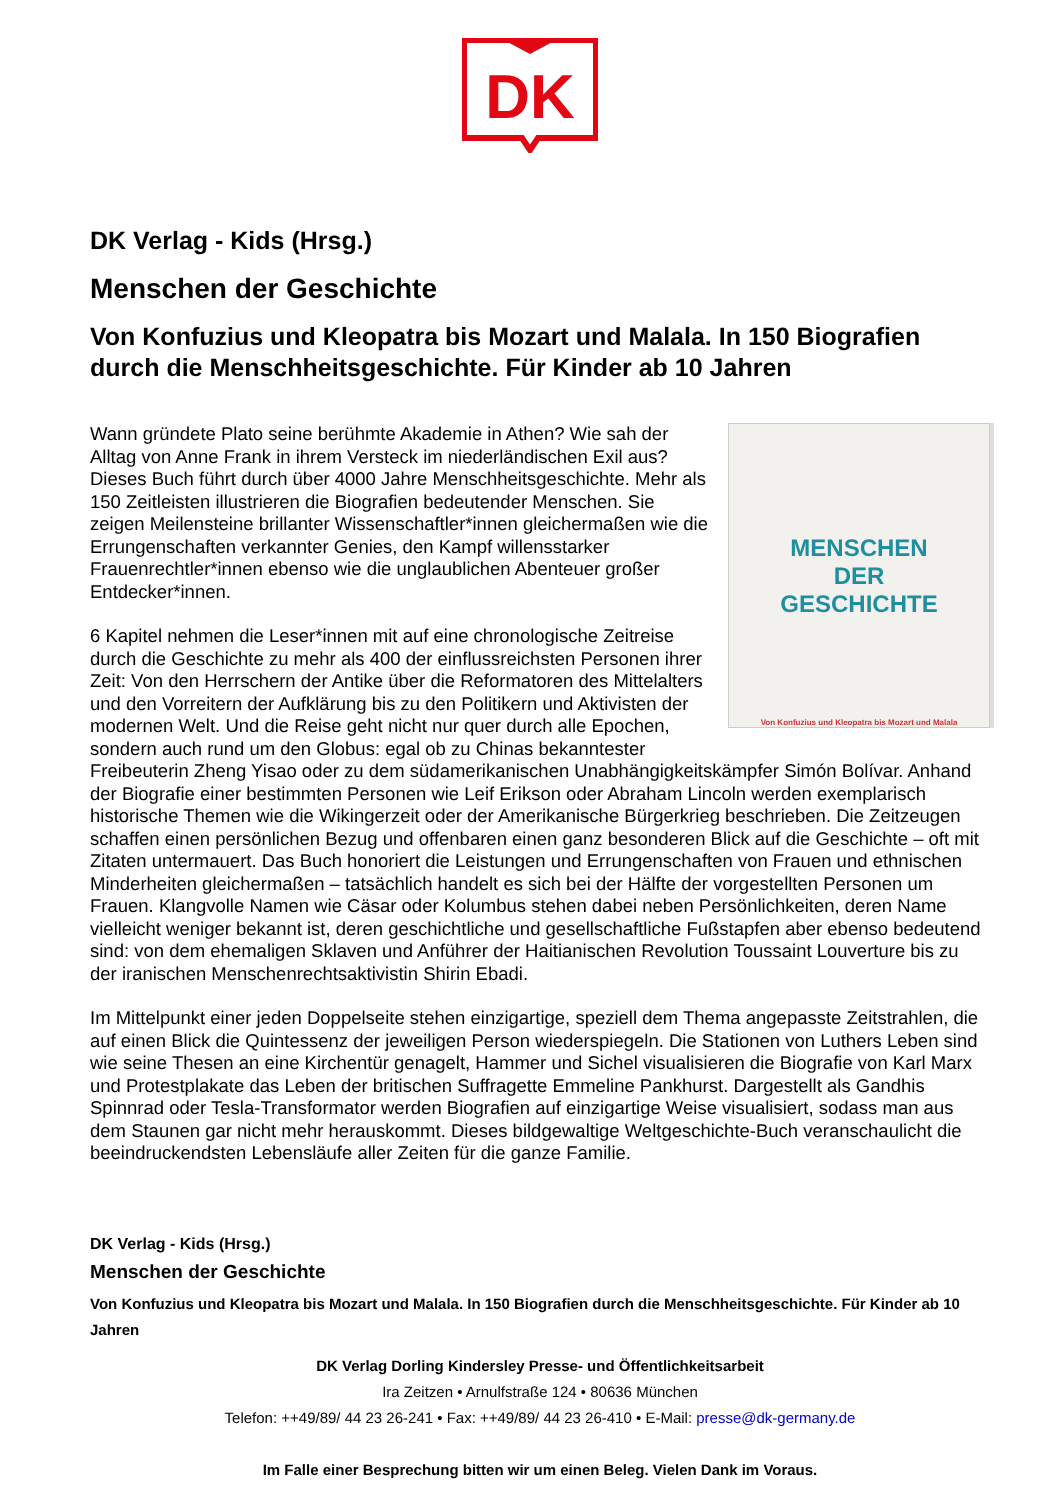DK
DK Verlag - Kids (Hrsg.)
Menschen der Geschichte
Von Konfuzius und Kleopatra bis Mozart und Malala. In 150 Biografien durch die Menschheitsgeschichte. Für Kinder ab 10 Jahren
MENSCHEN
DER
GESCHICHTE
Von Konfuzius und Kleopatra bis Mozart und Malala
Wann gründete Plato seine berühmte Akademie in Athen? Wie sah der Alltag von Anne Frank in ihrem Versteck im niederländischen Exil aus? Dieses Buch führt durch über 4000 Jahre Menschheitsgeschichte. Mehr als 150 Zeitleisten illustrieren die Biografien bedeutender Menschen. Sie zeigen Meilensteine brillanter Wissenschaftler*innen gleichermaßen wie die Errungenschaften verkannter Genies, den Kampf willensstarker Frauenrechtler*innen ebenso wie die unglaublichen Abenteuer großer Entdecker*innen.
6 Kapitel nehmen die Leser*innen mit auf eine chronologische Zeitreise durch die Geschichte zu mehr als 400 der einflussreichsten Personen ihrer Zeit: Von den Herrschern der Antike über die Reformatoren des Mittelalters und den Vorreitern der Aufklärung bis zu den Politikern und Aktivisten der modernen Welt. Und die Reise geht nicht nur quer durch alle Epochen, sondern auch rund um den Globus: egal ob zu Chinas bekanntester Freibeuterin Zheng Yisao oder zu dem südamerikanischen Unabhängigkeitskämpfer Simón Bolívar. Anhand der Biografie einer bestimmten Personen wie Leif Erikson oder Abraham Lincoln werden exemplarisch historische Themen wie die Wikingerzeit oder der Amerikanische Bürgerkrieg beschrieben. Die Zeitzeugen schaffen einen persönlichen Bezug und offenbaren einen ganz besonderen Blick auf die Geschichte – oft mit Zitaten untermauert. Das Buch honoriert die Leistungen und Errungenschaften von Frauen und ethnischen Minderheiten gleichermaßen – tatsächlich handelt es sich bei der Hälfte der vorgestellten Personen um Frauen. Klangvolle Namen wie Cäsar oder Kolumbus stehen dabei neben Persönlichkeiten, deren Name vielleicht weniger bekannt ist, deren geschichtliche und gesellschaftliche Fußstapfen aber ebenso bedeutend sind: von dem ehemaligen Sklaven und Anführer der Haitianischen Revolution Toussaint Louverture bis zu der iranischen Menschenrechtsaktivistin Shirin Ebadi.
Im Mittelpunkt einer jeden Doppelseite stehen einzigartige, speziell dem Thema angepasste Zeitstrahlen, die auf einen Blick die Quintessenz der jeweiligen Person wiederspiegeln. Die Stationen von Luthers Leben sind wie seine Thesen an eine Kirchentür genagelt, Hammer und Sichel visualisieren die Biografie von Karl Marx und Protestplakate das Leben der britischen Suffragette Emmeline Pankhurst. Dargestellt als Gandhis Spinnrad oder Tesla-Transformator werden Biografien auf einzigartige Weise visualisiert, sodass man aus dem Staunen gar nicht mehr herauskommt. Dieses bildgewaltige Weltgeschichte-Buch veranschaulicht die beeindruckendsten Lebensläufe aller Zeiten für die ganze Familie.
DK Verlag - Kids (Hrsg.)
Menschen der Geschichte
Von Konfuzius und Kleopatra bis Mozart und Malala. In 150 Biografien durch die Menschheitsgeschichte. Für Kinder ab 10 Jahren
DK Verlag Dorling Kindersley Presse- und Öffentlichkeitsarbeit
Ira Zeitzen • Arnulfstraße 124 • 80636 München
Telefon: ++49/89/ 44 23 26-241 • Fax: ++49/89/ 44 23 26-410 • E-Mail: presse@dk-germany.de
Im Falle einer Besprechung bitten wir um einen Beleg. Vielen Dank im Voraus.